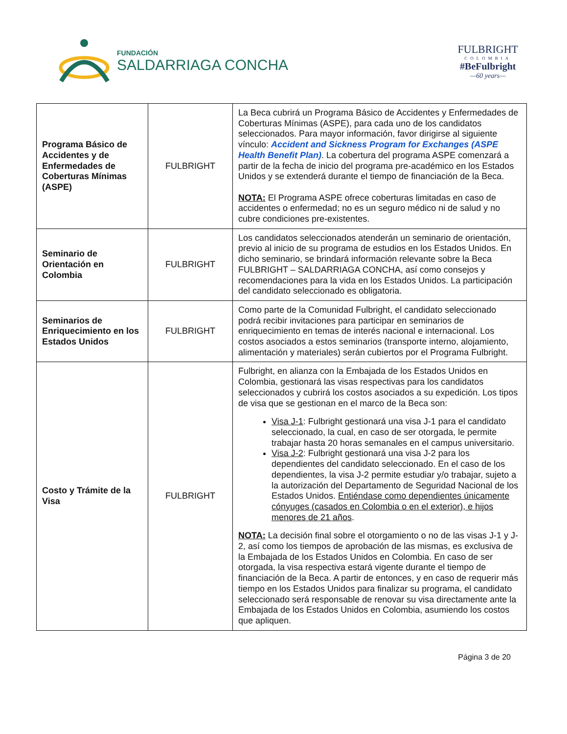FUNDACIÓN
SALDARRIAGA CONCHA
FULBRIGHT
COLOMBIA
#BeFulbright
—60 years—
| Programa Básico de Accidentes y de Enfermedades de Coberturas Mínimas (ASPE) | FULBRIGHT | La Beca cubrirá un Programa Básico de Accidentes y Enfermedades de Coberturas Mínimas (ASPE), para cada uno de los candidatos seleccionados. Para mayor información, favor dirigirse al siguiente vínculo: Accident and Sickness Program for Exchanges (ASPE Health Benefit Plan) . La cobertura del programa ASPE comenzará a partir de la fecha de inicio del programa pre-académico en los Estados Unidos y se extenderá durante el tiempo de financiación de la Beca. NOTA: El Programa ASPE ofrece coberturas limitadas en caso de accidentes o enfermedad; no es un seguro médico ni de salud y no cubre condiciones pre-existentes. |
| Seminario de Orientación en Colombia | FULBRIGHT | Los candidatos seleccionados atenderán un seminario de orientación, previo al inicio de su programa de estudios en los Estados Unidos. En dicho seminario, se brindará información relevante sobre la Beca FULBRIGHT – SALDARRIAGA CONCHA, así como consejos y recomendaciones para la vida en los Estados Unidos. La participación del candidato seleccionado es obligatoria. |
| Seminarios de Enriquecimiento en los Estados Unidos | FULBRIGHT | Como parte de la Comunidad Fulbright, el candidato seleccionado podrá recibir invitaciones para participar en seminarios de enriquecimiento en temas de interés nacional e internacional. Los costos asociados a estos seminarios (transporte interno, alojamiento, alimentación y materiales) serán cubiertos por el Programa Fulbright. |
| Costo y Trámite de la Visa | FULBRIGHT | Fulbright, en alianza con la Embajada de los Estados Unidos en Colombia, gestionará las visas respectivas para los candidatos seleccionados y cubrirá los costos asociados a su expedición. Los tipos de visa que se gestionan en el marco de la Beca son: Visa J-1 : Fulbright gestionará una visa J-1 para el candidato seleccionado, la cual, en caso de ser otorgada, le permite trabajar hasta 20 horas semanales en el campus universitario. Visa J-2 : Fulbright gestionará una visa J-2 para los dependientes del candidato seleccionado. En el caso de los dependientes, la visa J-2 permite estudiar y/o trabajar, sujeto a la autorización del Departamento de Seguridad Nacional de los Estados Unidos. Entiéndase como dependientes únicamente cónyuges (casados en Colombia o en el exterior), e hijos menores de 21 años . NOTA: La decisión final sobre el otorgamiento o no de las visas J-1 y J-2, así como los tiempos de aprobación de las mismas, es exclusiva de la Embajada de los Estados Unidos en Colombia. En caso de ser otorgada, la visa respectiva estará vigente durante el tiempo de financiación de la Beca. A partir de entonces, y en caso de requerir más tiempo en los Estados Unidos para finalizar su programa, el candidato seleccionado será responsable de renovar su visa directamente ante la Embajada de los Estados Unidos en Colombia, asumiendo los costos que apliquen. |
Página 3 de 20